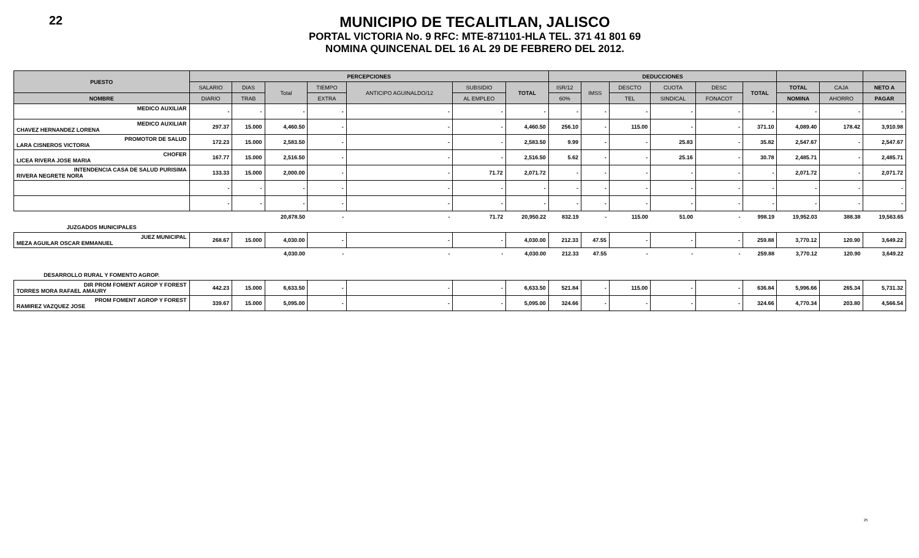22
MUNICIPIO DE TECALITLAN, JALISCO
PORTAL VICTORIA No. 9 RFC: MTE-871101-HLA TEL. 371 41 801 69
NOMINA QUINCENAL DEL 16 AL 29 DE FEBRERO DEL 2012.
| PUESTO | PERCEPCIONES | | | | | | | DEDUCCIONES | | | | | | | | |
| --- | --- | --- | --- | --- | --- | --- | --- | --- | --- | --- | --- | --- | --- | --- | --- | --- |
| | SALARIO | DIAS | Total | TIEMPO | ANTICIPO AGUINALDO/12 | SUBSIDIO | TOTAL | ISR/12 | IMSS | DESCTO | CUOTA | DESC | TOTAL | TOTAL | CAJA | NETO A |
| NOMBRE | DIARIO | TRAB | | EXTRA | | AL EMPLEO | | 60% | | TEL | SINDICAL | FONACOT | | NOMINA | AHORRO | PAGAR |
| MEDICO AUXILIAR | - | - | - | - | - | - | - | - | - | - | - | - | - | - | - | - |
| MEDICO AUXILIAR CHAVEZ HERNANDEZ LORENA | 297.37 | 15.000 | 4,460.50 | - | - | - | 4,460.50 | 256.10 | - | 115.00 | - | - | 371.10 | 4,089.40 | 178.42 | 3,910.98 |
| PROMOTOR DE SALUD LARA CISNEROS VICTORIA | 172.23 | 15.000 | 2,583.50 | - | - | - | 2,583.50 | 9.99 | - | - | 25.83 | - | 35.82 | 2,547.67 | - | 2,547.67 |
| CHOFER LICEA RIVERA JOSE MARIA | 167.77 | 15.000 | 2,516.50 | - | - | - | 2,516.50 | 5.62 | - | - | 25.16 | - | 30.78 | 2,485.71 | - | 2,485.71 |
| INTENDENCIA CASA DE SALUD PURISIMA RIVERA NEGRETE NORA | 133.33 | 15.000 | 2,000.00 | - | - | 71.72 | 2,071.72 | - | - | - | - | - | - | 2,071.72 | - | 2,071.72 |
| | - | - | - | - | - | - | - | - | - | - | - | - | - | - | - | - |
| | - | - | - | - | - | - | - | - | - | - | - | - | - | - | - | - |
| | | | 20,878.50 | - | - | 71.72 | 20,950.22 | 832.19 | - | 115.00 | 51.00 | - | 998.19 | 19,952.03 | 388.38 | 19,563.65 |
| JUZGADOS MUNICIPALES | | | | | | | | | | | | | | | | |
| JUEZ MUNICIPAL MEZA AGUILAR OSCAR EMMANUEL | 268.67 | 15.000 | 4,030.00 | - | - | - | 4,030.00 | 212.33 | 47.55 | - | - | - | 259.88 | 3,770.12 | 120.90 | 3,649.22 |
| | | | 4,030.00 | - | - | - | 4,030.00 | 212.33 | 47.55 | - | - | - | 259.88 | 3,770.12 | 120.90 | 3,649.22 |
| DESARROLLO RURAL Y FOMENTO AGROP. | | | | | | | | | | | | | | | | |
| DIR PROM FOMENT AGROP Y FOREST TORRES MORA RAFAEL AMAURY | 442.23 | 15.000 | 6,633.50 | - | - | - | 6,633.50 | 521.84 | - | 115.00 | - | - | 636.84 | 5,996.66 | 265.34 | 5,731.32 |
| PROM FOMENT AGROP Y FOREST RAMIREZ VAZQUEZ JOSE | 339.67 | 15.000 | 5,095.00 | - | - | - | 5,095.00 | 324.66 | - | - | - | - | 324.66 | 4,770.34 | 203.80 | 4,566.54 |
25